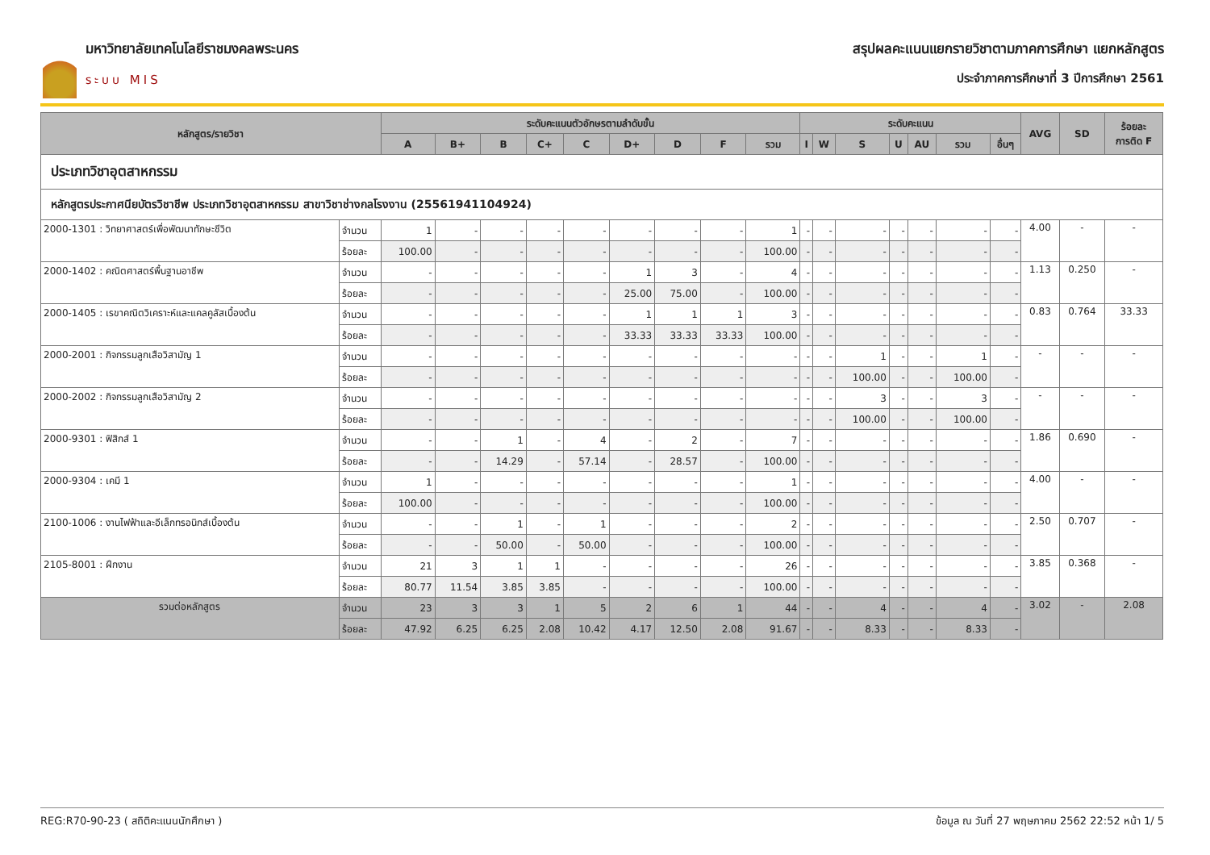มหาวิทยาลัยเทคโนโลยีราชมงคลพระนคร
ระบบ MIS
สรุปผลคะแนนแยกรายวิชาตามภาคการศึกษา แยกหลักสูตร
ประจำภาคการศึกษาที่ 3 ปีการศึกษา 2561
| หลักสูตร/รายวิชา | | ระดับคะแนนตัวอักษรตามลำดับขั้น | | | | | | | | | ระดับคะแนน | | | | | | | AVG | SD | ร้อยละ การติด F |
| --- | --- | --- | --- | --- | --- | --- | --- | --- | --- | --- | --- | --- | --- | --- | --- | --- | --- | --- | --- | --- |
| | | A | B+ | B | C+ | C | D+ | D | F | รวม | I | W | S | U | AU | รวม | อื่นๆ | | | |
| ประเภทวิชาอุตสาหกรรม | | | | | | | | | | | | | | | | | | | | |
| หลักสูตรประกาศนียบัตรวิชาชีพ ประเภทวิชาอุตสาหกรรม สาขาวิชาช่างกลโรงงาน (25561941104924) | | | | | | | | | | | | | | | | | | | | |
| 2000-1301 : วิทยาศาสตร์เพื่อพัฒนาทักษะชีวิต | จำนวน | 1 | - | - | - | - | - | - | - | 1 | - | - | - | - | - | - | - | 4.00 | - | - |
| | ร้อยละ | 100.00 | - | - | - | - | - | - | - | 100.00 | - | - | - | - | - | - | - | | | |
| 2000-1402 : คณิตศาสตร์พื้นฐานอาชีพ | จำนวน | - | - | - | - | - | 1 | 3 | - | 4 | - | - | - | - | - | - | - | 1.13 | 0.250 | - |
| | ร้อยละ | - | - | - | - | - | 25.00 | 75.00 | - | 100.00 | - | - | - | - | - | - | - | | | |
| 2000-1405 : เรขาคณิตวิเคราะห์และแคลคูลัสเบื้องต้น | จำนวน | - | - | - | - | - | 1 | 1 | 1 | 3 | - | - | - | - | - | - | - | 0.83 | 0.764 | 33.33 |
| | ร้อยละ | - | - | - | - | - | 33.33 | 33.33 | 33.33 | 100.00 | - | - | - | - | - | - | - | | | |
| 2000-2001 : กิจกรรมลูกเสือวิสามัญ 1 | จำนวน | - | - | - | - | - | - | - | - | - | - | - | 1 | - | - | 1 | - | - | - | - |
| | ร้อยละ | - | - | - | - | - | - | - | - | - | - | - | 100.00 | - | - | 100.00 | - | | | |
| 2000-2002 : กิจกรรมลูกเสือวิสามัญ 2 | จำนวน | - | - | - | - | - | - | - | - | - | - | - | 3 | - | - | 3 | - | - | - | - |
| | ร้อยละ | - | - | - | - | - | - | - | - | - | - | - | 100.00 | - | - | 100.00 | - | | | |
| 2000-9301 : ฟิสิกส์ 1 | จำนวน | - | - | 1 | - | 4 | - | 2 | - | 7 | - | - | - | - | - | - | - | 1.86 | 0.690 | - |
| | ร้อยละ | - | - | 14.29 | - | 57.14 | - | 28.57 | - | 100.00 | - | - | - | - | - | - | - | | | |
| 2000-9304 : เคมี 1 | จำนวน | 1 | - | - | - | - | - | - | - | 1 | - | - | - | - | - | - | - | 4.00 | - | - |
| | ร้อยละ | 100.00 | - | - | - | - | - | - | - | 100.00 | - | - | - | - | - | - | - | | | |
| 2100-1006 : งานไฟฟ้าและอีเล็กทรอนิกส์เบื้องต้น | จำนวน | - | - | 1 | - | 1 | - | - | - | 2 | - | - | - | - | - | - | - | 2.50 | 0.707 | - |
| | ร้อยละ | - | - | 50.00 | - | 50.00 | - | - | - | 100.00 | - | - | - | - | - | - | - | | | |
| 2105-8001 : ฝึกงาน | จำนวน | 21 | 3 | 1 | 1 | - | - | - | - | 26 | - | - | - | - | - | - | - | 3.85 | 0.368 | - |
| | ร้อยละ | 80.77 | 11.54 | 3.85 | 3.85 | - | - | - | - | 100.00 | - | - | - | - | - | - | - | | | |
| รวมต่อหลักสูตร | จำนวน | 23 | 3 | 3 | 1 | 5 | 2 | 6 | 1 | 44 | - | - | 4 | - | - | 4 | - | 3.02 | - | 2.08 |
| | ร้อยละ | 47.92 | 6.25 | 6.25 | 2.08 | 10.42 | 4.17 | 12.50 | 2.08 | 91.67 | - | - | 8.33 | - | - | 8.33 | - | | | |
REG:R70-90-23 ( สถิติคะแนนนักศึกษา )
ข้อมูล ณ วันที่ 27 พฤษภาคม 2562 22:52 หน้า 1/ 5